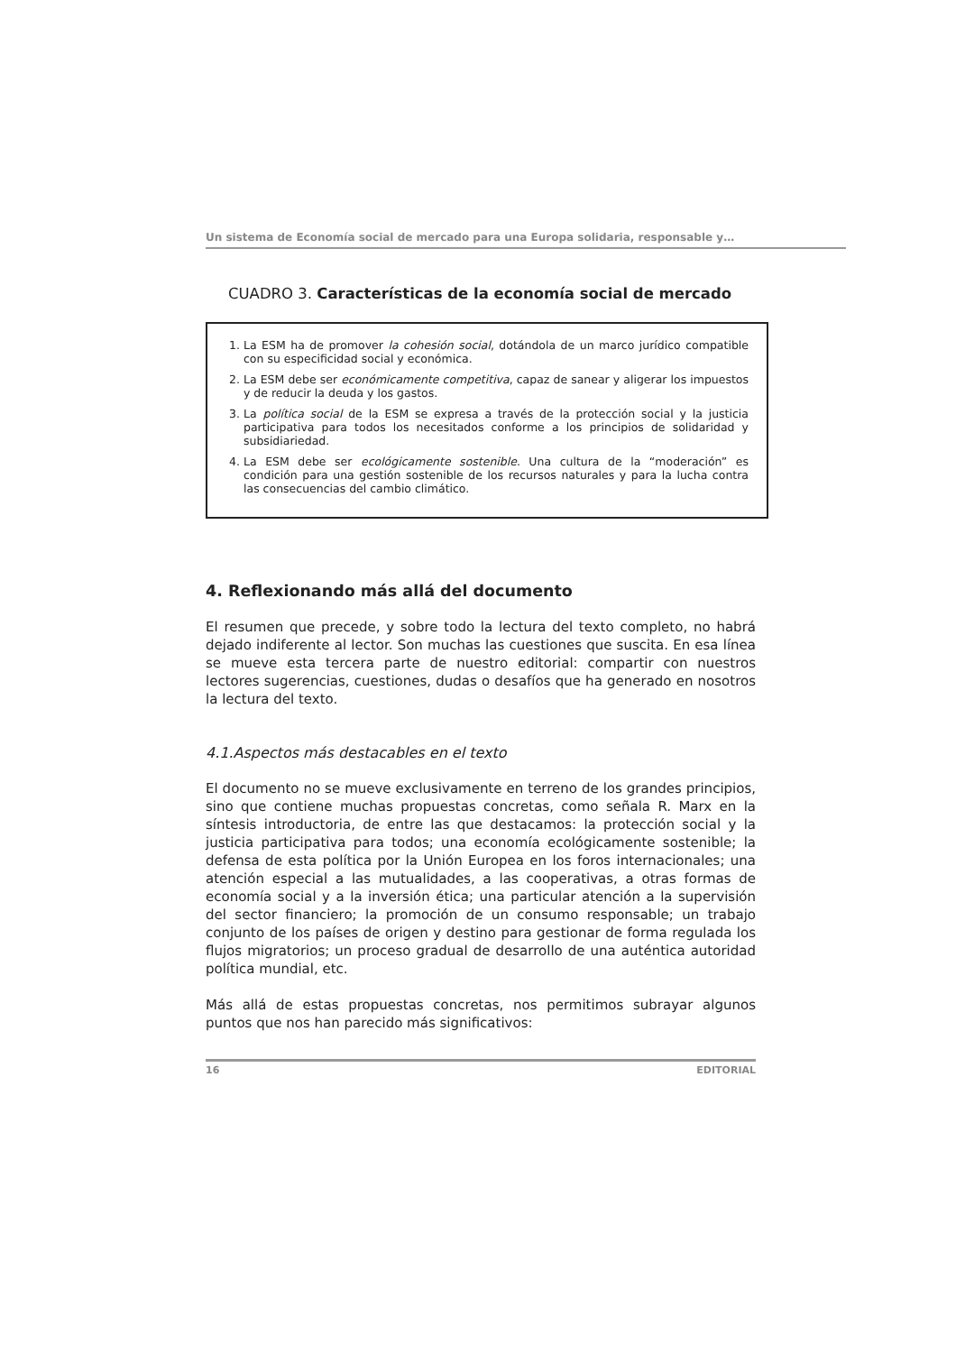Un sistema de Economía social de mercado para una Europa solidaria, responsable y…
CUADRO 3. Características de la economía social de mercado
1. La ESM ha de promover la cohesión social, dotándola de un marco jurídico compatible con su especificidad social y económica.
2. La ESM debe ser económicamente competitiva, capaz de sanear y aligerar los impuestos y de reducir la deuda y los gastos.
3. La política social de la ESM se expresa a través de la protección social y la justicia participativa para todos los necesitados conforme a los principios de solidaridad y subsidiariedad.
4. La ESM debe ser ecológicamente sostenible. Una cultura de la “moderación” es condición para una gestión sostenible de los recursos naturales y para la lucha contra las consecuencias del cambio climático.
4. Reflexionando más allá del documento
El resumen que precede, y sobre todo la lectura del texto completo, no habrá dejado indiferente al lector. Son muchas las cuestiones que suscita. En esa línea se mueve esta tercera parte de nuestro editorial: compartir con nuestros lectores sugerencias, cuestiones, dudas o desafíos que ha generado en nosotros la lectura del texto.
4.1.Aspectos más destacables en el texto
El documento no se mueve exclusivamente en terreno de los grandes principios, sino que contiene muchas propuestas concretas, como señala R. Marx en la síntesis introductoria, de entre las que destacamos: la protección social y la justicia participativa para todos; una economía ecológicamente sostenible; la defensa de esta política por la Unión Europea en los foros internacionales; una atención especial a las mutualidades, a las cooperativas, a otras formas de economía social y a la inversión ética; una particular atención a la supervisión del sector financiero; la promoción de un consumo responsable; un trabajo conjunto de los países de origen y destino para gestionar de forma regulada los flujos migratorios; un proceso gradual de desarrollo de una auténtica autoridad política mundial, etc.
Más allá de estas propuestas concretas, nos permitimos subrayar algunos puntos que nos han parecido más significativos:
16 EDITORIAL